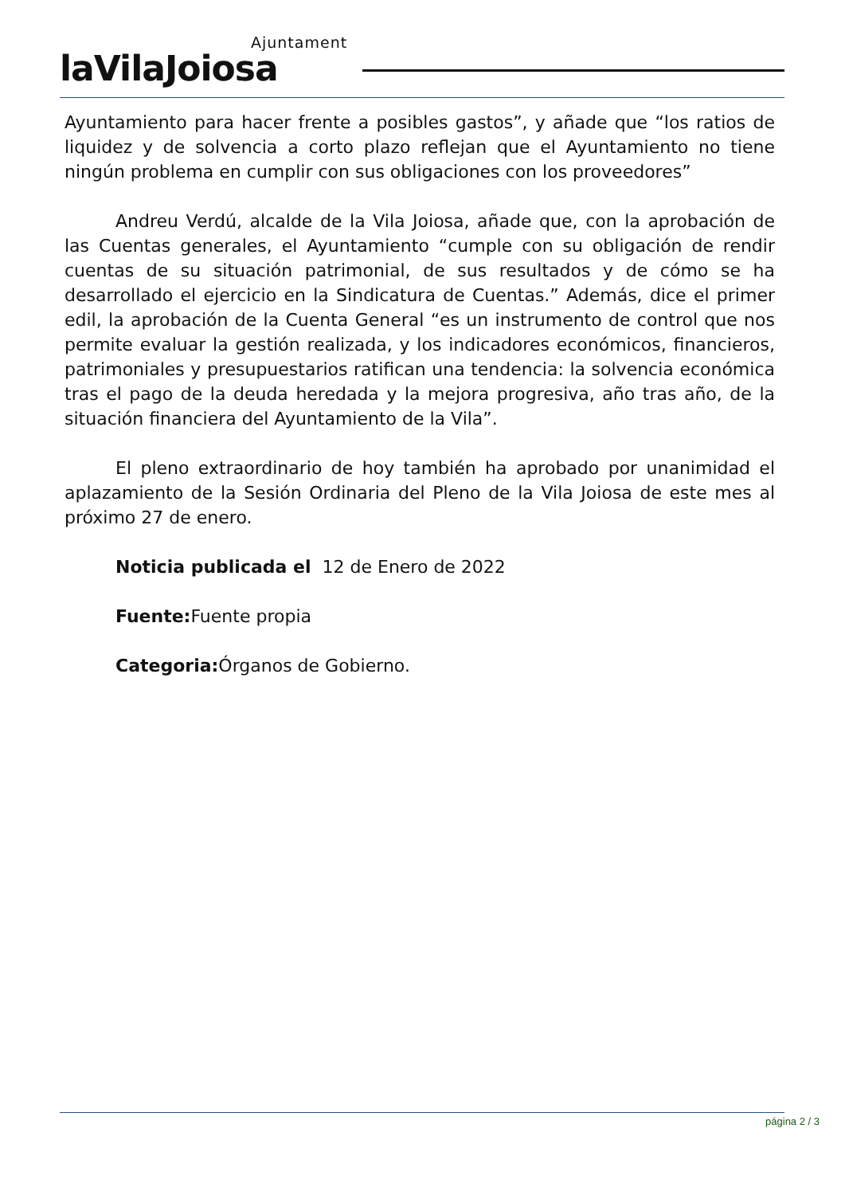Ajuntament
laVilaJoiosa
Ayuntamiento para hacer frente a posibles gastos”, y añade que “los ratios de liquidez y de solvencia a corto plazo reflejan que el Ayuntamiento no tiene ningún problema en cumplir con sus obligaciones con los proveedores”
Andreu Verdú, alcalde de la Vila Joiosa, añade que, con la aprobación de las Cuentas generales, el Ayuntamiento “cumple con su obligación de rendir cuentas de su situación patrimonial, de sus resultados y de cómo se ha desarrollado el ejercicio en la Sindicatura de Cuentas.” Además, dice el primer edil, la aprobación de la Cuenta General “es un instrumento de control que nos permite evaluar la gestión realizada, y los indicadores económicos, financieros, patrimoniales y presupuestarios ratifican una tendencia: la solvencia económica tras el pago de la deuda heredada y la mejora progresiva, año tras año, de la situación financiera del Ayuntamiento de la Vila”.
El pleno extraordinario de hoy también ha aprobado por unanimidad el aplazamiento de la Sesión Ordinaria del Pleno de la Vila Joiosa de este mes al próximo 27 de enero.
Noticia publicada el 12 de Enero de 2022
Fuente: Fuente propia
Categoria: Órganos de Gobierno.
página 2 / 3